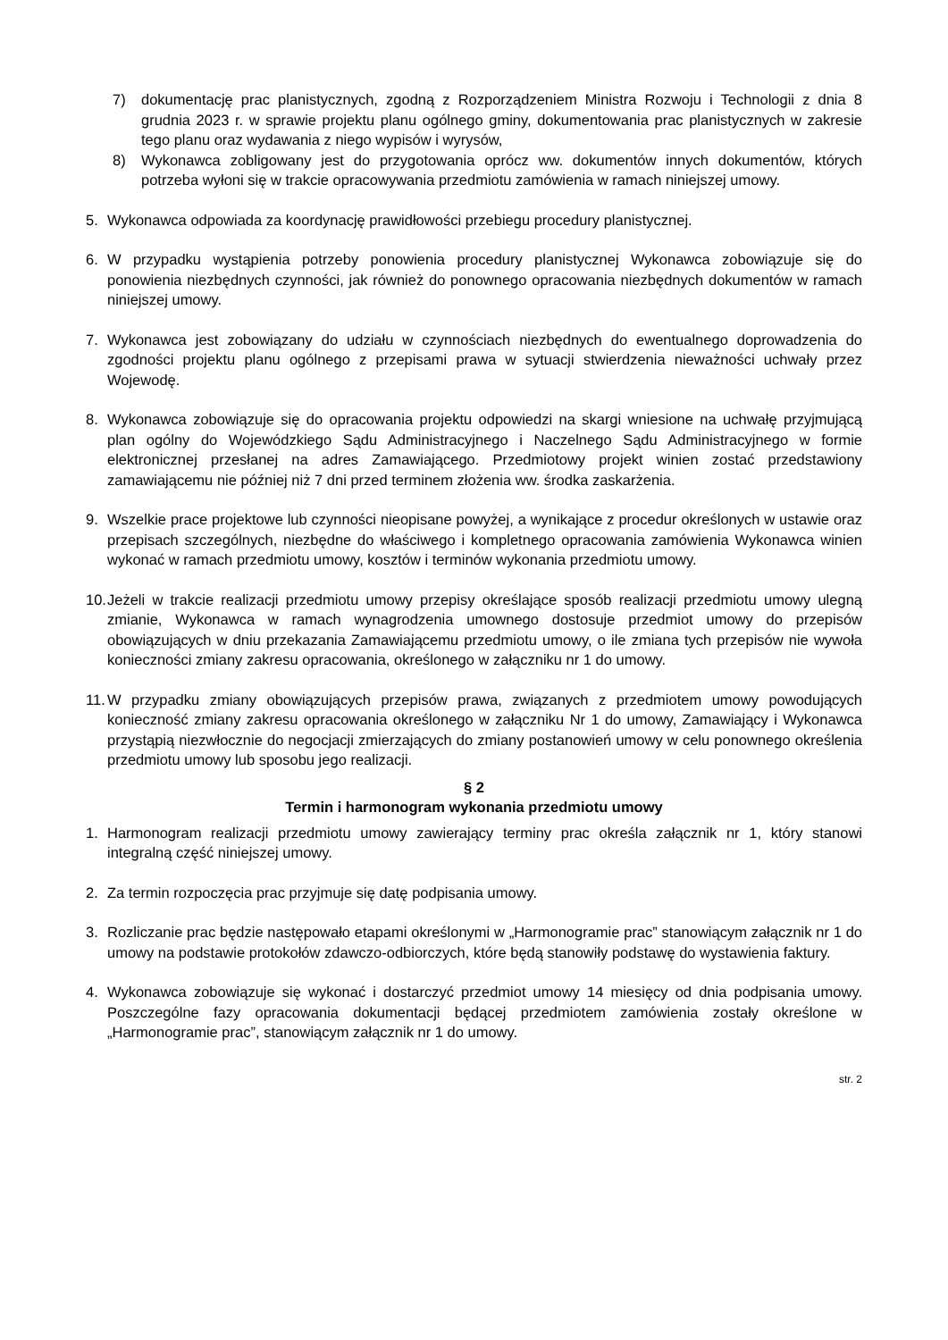7) dokumentację prac planistycznych, zgodną z Rozporządzeniem Ministra Rozwoju i Technologii z dnia 8 grudnia 2023 r. w sprawie projektu planu ogólnego gminy, dokumentowania prac planistycznych w zakresie tego planu oraz wydawania z niego wypisów i wyrysów,
8) Wykonawca zobligowany jest do przygotowania oprócz ww. dokumentów innych dokumentów, których potrzeba wyłoni się w trakcie opracowywania przedmiotu zamówienia w ramach niniejszej umowy.
5. Wykonawca odpowiada za koordynację prawidłowości przebiegu procedury planistycznej.
6. W przypadku wystąpienia potrzeby ponowienia procedury planistycznej Wykonawca zobowiązuje się do ponowienia niezbędnych czynności, jak również do ponownego opracowania niezbędnych dokumentów w ramach niniejszej umowy.
7. Wykonawca jest zobowiązany do udziału w czynnościach niezbędnych do ewentualnego doprowadzenia do zgodności projektu planu ogólnego z przepisami prawa w sytuacji stwierdzenia nieważności uchwały przez Wojewodę.
8. Wykonawca zobowiązuje się do opracowania projektu odpowiedzi na skargi wniesione na uchwałę przyjmującą plan ogólny do Wojewódzkiego Sądu Administracyjnego i Naczelnego Sądu Administracyjnego w formie elektronicznej przesłanej na adres Zamawiającego. Przedmiotowy projekt winien zostać przedstawiony zamawiającemu nie później niż 7 dni przed terminem złożenia ww. środka zaskarżenia.
9. Wszelkie prace projektowe lub czynności nieopisane powyżej, a wynikające z procedur określonych w ustawie oraz przepisach szczególnych, niezbędne do właściwego i kompletnego opracowania zamówienia Wykonawca winien wykonać w ramach przedmiotu umowy, kosztów i terminów wykonania przedmiotu umowy.
10. Jeżeli w trakcie realizacji przedmiotu umowy przepisy określające sposób realizacji przedmiotu umowy ulegną zmianie, Wykonawca w ramach wynagrodzenia umownego dostosuje przedmiot umowy do przepisów obowiązujących w dniu przekazania Zamawiającemu przedmiotu umowy, o ile zmiana tych przepisów nie wywoła konieczności zmiany zakresu opracowania, określonego w załączniku nr 1 do umowy.
11. W przypadku zmiany obowiązujących przepisów prawa, związanych z przedmiotem umowy powodujących konieczność zmiany zakresu opracowania określonego w załączniku Nr 1 do umowy, Zamawiający i Wykonawca przystąpią niezwłocznie do negocjacji zmierzających do zmiany postanowień umowy w celu ponownego określenia przedmiotu umowy lub sposobu jego realizacji.
§ 2
Termin i harmonogram wykonania przedmiotu umowy
1. Harmonogram realizacji przedmiotu umowy zawierający terminy prac określa załącznik nr 1, który stanowi integralną część niniejszej umowy.
2. Za termin rozpoczęcia prac przyjmuje się datę podpisania umowy.
3. Rozliczanie prac będzie następowało etapami określonymi w „Harmonogramie prac” stanowiącym załącznik nr 1 do umowy na podstawie protokołów zdawczo-odbiorczych, które będą stanowiły podstawę do wystawienia faktury.
4. Wykonawca zobowiązuje się wykonać i dostarczyć przedmiot umowy 14 miesięcy od dnia podpisania umowy. Poszczególne fazy opracowania dokumentacji będącej przedmiotem zamówienia zostały określone w „Harmonogramie prac”, stanowiącym załącznik nr 1 do umowy.
str. 2